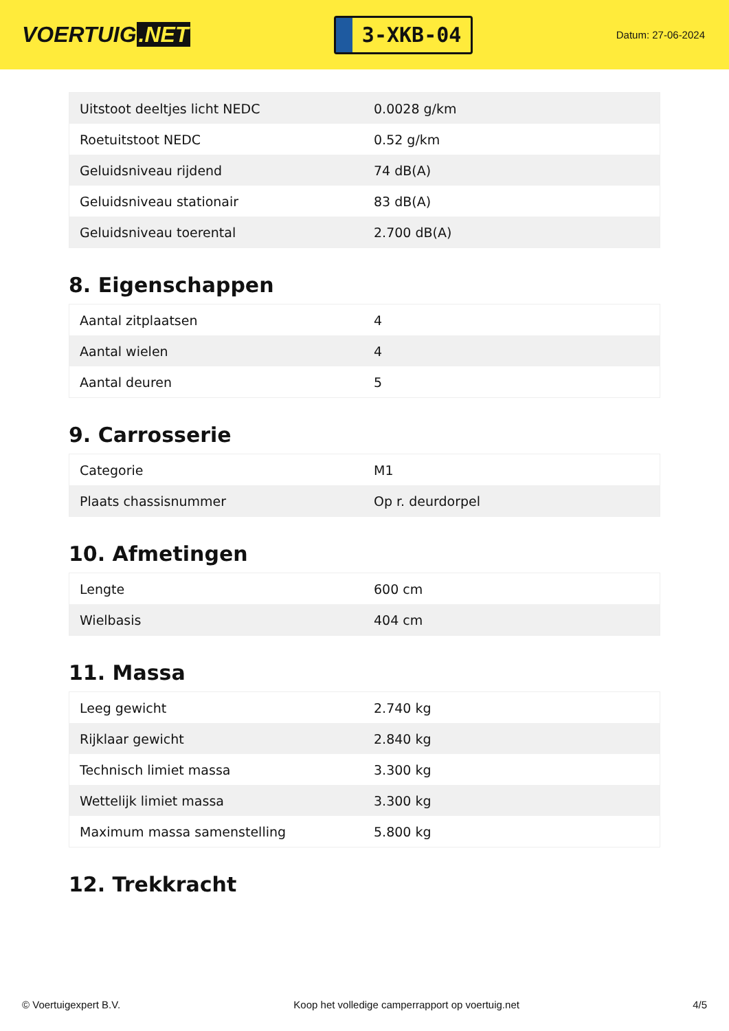VOERTUIG.NET
3-XKB-04
Datum: 27-06-2024
| Uitstoot deeltjes licht NEDC | 0.0028 g/km |
| Roetuitstoot NEDC | 0.52 g/km |
| Geluidsniveau rijdend | 74 dB(A) |
| Geluidsniveau stationair | 83 dB(A) |
| Geluidsniveau toerental | 2.700 dB(A) |
8. Eigenschappen
| Aantal zitplaatsen | 4 |
| Aantal wielen | 4 |
| Aantal deuren | 5 |
9. Carrosserie
| Categorie | M1 |
| Plaats chassisnummer | Op r. deurdorpel |
10. Afmetingen
| Lengte | 600 cm |
| Wielbasis | 404 cm |
11. Massa
| Leeg gewicht | 2.740 kg |
| Rijklaar gewicht | 2.840 kg |
| Technisch limiet massa | 3.300 kg |
| Wettelijk limiet massa | 3.300 kg |
| Maximum massa samenstelling | 5.800 kg |
12. Trekkracht
© Voertuigexpert B.V. Koop het volledige camperrapport op voertuig.net 4/5